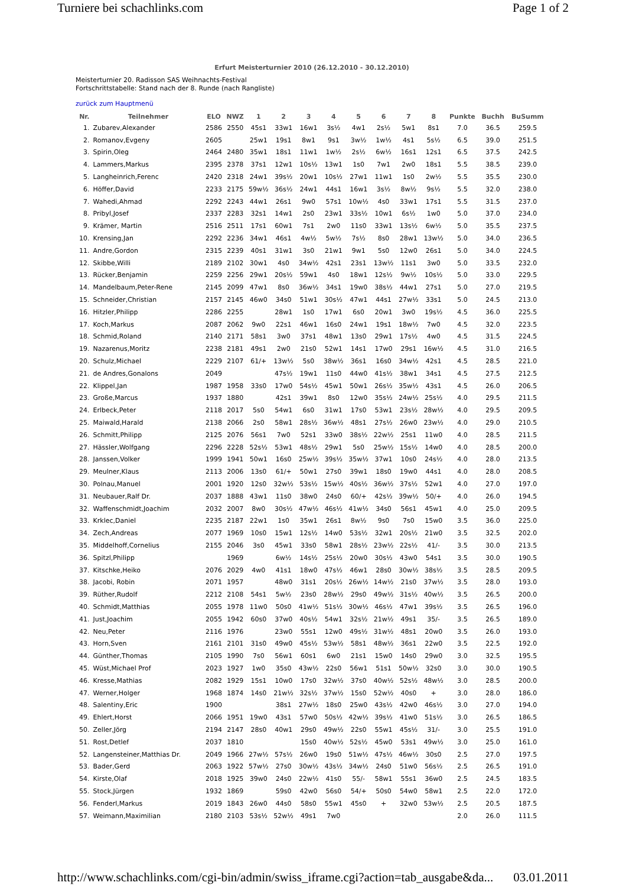Turniere bei schachlinks.com Page 1 of 2
Erfurt Meisterturnier 2010 (26.12.2010 - 30.12.2010)
Meisterturnier 20. Radisson SAS Weihnachts-Festival
Fortschrittstabelle: Stand nach der 8. Runde (nach Rangliste)
zurück zum Hauptmenü
| Nr. | Teilnehmer | ELO | NWZ | 1 | 2 | 3 | 4 | 5 | 6 | 7 | 8 | Punkte | Buchh | BuSumm |
| --- | --- | --- | --- | --- | --- | --- | --- | --- | --- | --- | --- | --- | --- | --- |
| 1. | Zubarev,Alexander | 2586 | 2550 | 45s1 | 33w1 | 16w1 | 3s½ | 4w1 | 2s½ | 5w1 | 8s1 | 7.0 | 36.5 | 259.5 |
| 2. | Romanov,Evgeny | 2605 | | 25w1 | 19s1 | 8w1 | 9s1 | 3w½ | 1w½ | 4s1 | 5s½ | 6.5 | 39.0 | 251.5 |
| 3. | Spirin,Oleg | 2464 | 2480 | 35w1 | 18s1 | 11w1 | 1w½ | 2s½ | 6w½ | 16s1 | 12s1 | 6.5 | 37.5 | 242.5 |
| 4. | Lammers,Markus | 2395 | 2378 | 37s1 | 12w1 | 10s½ | 13w1 | 1s0 | 7w1 | 2w0 | 18s1 | 5.5 | 38.5 | 239.0 |
| 5. | Langheinrich,Ferenc | 2420 | 2318 | 24w1 | 39s½ | 20w1 | 10s½ | 27w1 | 11w1 | 1s0 | 2w½ | 5.5 | 35.5 | 230.0 |
| 6. | Höffer,David | 2233 | 2175 | 59w½ | 36s½ | 24w1 | 44s1 | 16w1 | 3s½ | 8w½ | 9s½ | 5.5 | 32.0 | 238.0 |
| 7. | Wahedi,Ahmad | 2292 | 2243 | 44w1 | 26s1 | 9w0 | 57s1 | 10w½ | 4s0 | 33w1 | 17s1 | 5.5 | 31.5 | 237.0 |
| 8. | Pribyl,Josef | 2337 | 2283 | 32s1 | 14w1 | 2s0 | 23w1 | 33s½ | 10w1 | 6s½ | 1w0 | 5.0 | 37.0 | 234.0 |
| 9. | Krämer, Martin | 2516 | 2511 | 17s1 | 60w1 | 7s1 | 2w0 | 11s0 | 33w1 | 13s½ | 6w½ | 5.0 | 35.5 | 237.5 |
| 10. | Krensing,Jan | 2292 | 2236 | 34w1 | 46s1 | 4w½ | 5w½ | 7s½ | 8s0 | 28w1 | 13w½ | 5.0 | 34.0 | 236.5 |
| 11. | Andre,Gordon | 2315 | 2239 | 40s1 | 31w1 | 3s0 | 21w1 | 9w1 | 5s0 | 12w0 | 26s1 | 5.0 | 34.0 | 224.5 |
| 12. | Skibbe,Willi | 2189 | 2102 | 30w1 | 4s0 | 34w½ | 42s1 | 23s1 | 13w½ | 11s1 | 3w0 | 5.0 | 33.5 | 232.0 |
| 13. | Rücker,Benjamin | 2259 | 2256 | 29w1 | 20s½ | 59w1 | 4s0 | 18w1 | 12s½ | 9w½ | 10s½ | 5.0 | 33.0 | 229.5 |
| 14. | Mandelbaum,Peter-Rene | 2145 | 2099 | 47w1 | 8s0 | 36w½ | 34s1 | 19w0 | 38s½ | 44w1 | 27s1 | 5.0 | 27.0 | 219.5 |
| 15. | Schneider,Christian | 2157 | 2145 | 46w0 | 34s0 | 51w1 | 30s½ | 47w1 | 44s1 | 27w½ | 33s1 | 5.0 | 24.5 | 213.0 |
| 16. | Hitzler,Philipp | 2286 | 2255 | | 28w1 | 1s0 | 17w1 | 6s0 | 20w1 | 3w0 | 19s½ | 4.5 | 36.0 | 225.5 |
| 17. | Koch,Markus | 2087 | 2062 | 9w0 | 22s1 | 46w1 | 16s0 | 24w1 | 19s1 | 18w½ | 7w0 | 4.5 | 32.0 | 223.5 |
| 18. | Schmid,Roland | 2140 | 2171 | 58s1 | 3w0 | 37s1 | 48w1 | 13s0 | 29w1 | 17s½ | 4w0 | 4.5 | 31.5 | 224.5 |
| 19. | Nazarenus,Moritz | 2238 | 2181 | 49s1 | 2w0 | 21s0 | 52w1 | 14s1 | 17w0 | 29s1 | 16w½ | 4.5 | 31.0 | 216.5 |
| 20. | Schulz,Michael | 2229 | 2107 | 61/+ | 13w½ | 5s0 | 38w½ | 36s1 | 16s0 | 34w½ | 42s1 | 4.5 | 28.5 | 221.0 |
| 21. | de Andres,Gonalons | 2049 | | | 47s½ | 19w1 | 11s0 | 44w0 | 41s½ | 38w1 | 34s1 | 4.5 | 27.5 | 212.5 |
| 22. | Klippel,Jan | 1987 | 1958 | 33s0 | 17w0 | 54s½ | 45w1 | 50w1 | 26s½ | 35w½ | 43s1 | 4.5 | 26.0 | 206.5 |
| 23. | Große,Marcus | 1937 | 1880 | | 42s1 | 39w1 | 8s0 | 12w0 | 35s½ | 24w½ | 25s½ | 4.0 | 29.5 | 211.5 |
| 24. | Erlbeck,Peter | 2118 | 2017 | 5s0 | 54w1 | 6s0 | 31w1 | 17s0 | 53w1 | 23s½ | 28w½ | 4.0 | 29.5 | 209.5 |
| 25. | Maiwald,Harald | 2138 | 2066 | 2s0 | 58w1 | 28s½ | 36w½ | 48s1 | 27s½ | 26w0 | 23w½ | 4.0 | 29.0 | 210.5 |
| 26. | Schmitt,Philipp | 2125 | 2076 | 56s1 | 7w0 | 52s1 | 33w0 | 38s½ | 22w½ | 25s1 | 11w0 | 4.0 | 28.5 | 211.5 |
| 27. | Hässler,Wolfgang | 2296 | 2228 | 52s½ | 53w1 | 48s½ | 29w1 | 5s0 | 25w½ | 15s½ | 14w0 | 4.0 | 28.5 | 200.0 |
| 28. | Janssen,Volker | 1999 | 1941 | 50w1 | 16s0 | 25w½ | 39s½ | 35w½ | 37w1 | 10s0 | 24s½ | 4.0 | 28.0 | 213.5 |
| 29. | Meulner,Klaus | 2113 | 2006 | 13s0 | 61/+ | 50w1 | 27s0 | 39w1 | 18s0 | 19w0 | 44s1 | 4.0 | 28.0 | 208.5 |
| 30. | Polnau,Manuel | 2001 | 1920 | 12s0 | 32w½ | 53s½ | 15w½ | 40s½ | 36w½ | 37s½ | 52w1 | 4.0 | 27.0 | 197.0 |
| 31. | Neubauer,Ralf Dr. | 2037 | 1888 | 43w1 | 11s0 | 38w0 | 24s0 | 60/+ | 42s½ | 39w½ | 50/+ | 4.0 | 26.0 | 194.5 |
| 32. | Waffenschmidt,Joachim | 2032 | 2007 | 8w0 | 30s½ | 47w½ | 46s½ | 41w½ | 34s0 | 56s1 | 45w1 | 4.0 | 25.0 | 209.5 |
| 33. | Krklec,Daniel | 2235 | 2187 | 22w1 | 1s0 | 35w1 | 26s1 | 8w½ | 9s0 | 7s0 | 15w0 | 3.5 | 36.0 | 225.0 |
| 34. | Zech,Andreas | 2077 | 1969 | 10s0 | 15w1 | 12s½ | 14w0 | 53s½ | 32w1 | 20s½ | 21w0 | 3.5 | 32.5 | 202.0 |
| 35. | Middelhoff,Cornelius | 2155 | 2046 | 3s0 | 45w1 | 33s0 | 58w1 | 28s½ | 23w½ | 22s½ | 41/- | 3.5 | 30.0 | 213.5 |
| 36. | Spitzl,Philipp | | 1969 | | 6w½ | 14s½ | 25s½ | 20w0 | 30s½ | 43w0 | 54s1 | 3.5 | 30.0 | 190.5 |
| 37. | Kitschke,Heiko | 2076 | 2029 | 4w0 | 41s1 | 18w0 | 47s½ | 46w1 | 28s0 | 30w½ | 38s½ | 3.5 | 28.5 | 209.5 |
| 38. | Jacobi, Robin | 2071 | 1957 | | 48w0 | 31s1 | 20s½ | 26w½ | 14w½ | 21s0 | 37w½ | 3.5 | 28.0 | 193.0 |
| 39. | Rüther,Rudolf | 2212 | 2108 | 54s1 | 5w½ | 23s0 | 28w½ | 29s0 | 49w½ | 31s½ | 40w½ | 3.5 | 26.5 | 200.0 |
| 40. | Schmidt,Matthias | 2055 | 1978 | 11w0 | 50s0 | 41w½ | 51s½ | 30w½ | 46s½ | 47w1 | 39s½ | 3.5 | 26.5 | 196.0 |
| 41. | Just,Joachim | 2055 | 1942 | 60s0 | 37w0 | 40s½ | 54w1 | 32s½ | 21w½ | 49s1 | 35/- | 3.5 | 26.5 | 189.0 |
| 42. | Neu,Peter | 2116 | 1976 | | 23w0 | 55s1 | 12w0 | 49s½ | 31w½ | 48s1 | 20w0 | 3.5 | 26.0 | 193.0 |
| 43. | Horn,Sven | 2161 | 2101 | 31s0 | 49w0 | 45s½ | 53w½ | 58s1 | 48w½ | 36s1 | 22w0 | 3.5 | 22.5 | 192.0 |
| 44. | Günther,Thomas | 2105 | 1990 | 7s0 | 56w1 | 60s1 | 6w0 | 21s1 | 15w0 | 14s0 | 29w0 | 3.0 | 32.5 | 195.5 |
| 45. | Wüst,Michael Prof | 2023 | 1927 | 1w0 | 35s0 | 43w½ | 22s0 | 56w1 | 51s1 | 50w½ | 32s0 | 3.0 | 30.0 | 190.5 |
| 46. | Kresse,Mathias | 2082 | 1929 | 15s1 | 10w0 | 17s0 | 32w½ | 37s0 | 40w½ | 52s½ | 48w½ | 3.0 | 28.5 | 200.0 |
| 47. | Werner,Holger | 1968 | 1874 | 14s0 | 21w½ | 32s½ | 37w½ | 15s0 | 52w½ | 40s0 | + | 3.0 | 28.0 | 186.0 |
| 48. | Salentiny,Eric | 1900 | | | 38s1 | 27w½ | 18s0 | 25w0 | 43s½ | 42w0 | 46s½ | 3.0 | 27.0 | 194.0 |
| 49. | Ehlert,Horst | 2066 | 1951 | 19w0 | 43s1 | 57w0 | 50s½ | 42w½ | 39s½ | 41w0 | 51s½ | 3.0 | 26.5 | 186.5 |
| 50. | Zeller,Jörg | 2194 | 2147 | 28s0 | 40w1 | 29s0 | 49w½ | 22s0 | 55w1 | 45s½ | 31/- | 3.0 | 25.5 | 191.0 |
| 51. | Rost,Detlef | 2037 | 1810 | | | 15s0 | 40w½ | 52s½ | 45w0 | 53s1 | 49w½ | 3.0 | 25.0 | 161.0 |
| 52. | Langensteiner,Matthias Dr. | 2049 | 1966 | 27w½ | 57s½ | 26w0 | 19s0 | 51w½ | 47s½ | 46w½ | 30s0 | 2.5 | 27.0 | 197.5 |
| 53. | Bader,Gerd | 2063 | 1922 | 57w½ | 27s0 | 30w½ | 43s½ | 34w½ | 24s0 | 51w0 | 56s½ | 2.5 | 26.5 | 191.0 |
| 54. | Kirste,Olaf | 2018 | 1925 | 39w0 | 24s0 | 22w½ | 41s0 | 55/- | 58w1 | 55s1 | 36w0 | 2.5 | 24.5 | 183.5 |
| 55. | Stock,Jürgen | 1932 | 1869 | | 59s0 | 42w0 | 56s0 | 54/+ | 50s0 | 54w0 | 58w1 | 2.5 | 22.0 | 172.0 |
| 56. | Fenderl,Markus | 2019 | 1843 | 26w0 | 44s0 | 58s0 | 55w1 | 45s0 | + | 32w0 | 53w½ | 2.5 | 20.5 | 187.5 |
| 57. | Weimann,Maximilian | 2180 | 2103 | 53s½ | 52w½ | 49s1 | 7w0 | | | | | 2.0 | 26.0 | 111.5 |
http://www.schachlinks.com/cgi-bin/admin/swiss_iframe.cgi?action=tab_ausgabe&da... 03.01.2011